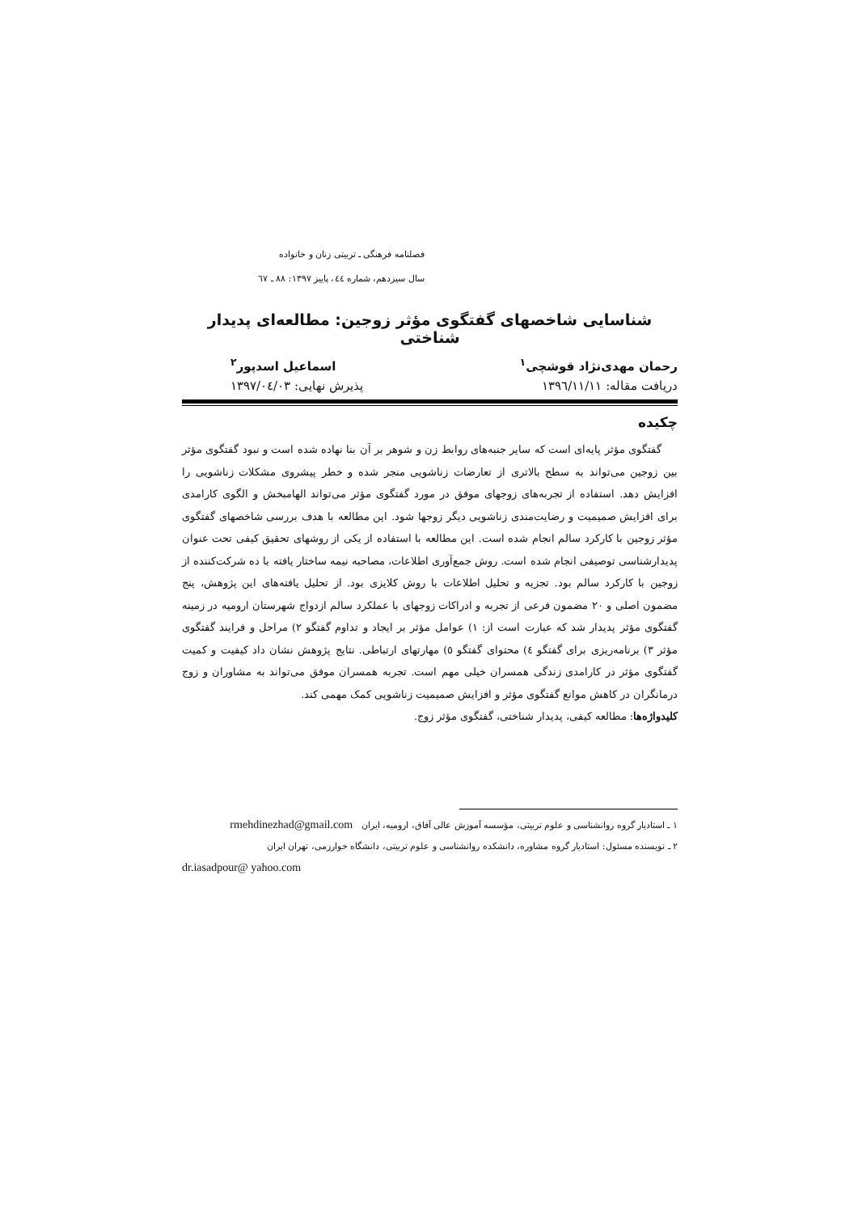فصلنامه فرهنگی ـ تربیتی زنان و خانواده
سال سیزدهم، شماره ٤٤، پاییز ١٣٩٧: ٨٨ ـ ٦٧
شناسایی شاخصهای گفتگوی مؤثر زوجین: مطالعه‌ای پدیدار شناختی
رحمان مهدی‌نژاد قوشچی<sup>١</sup> اسماعیل اسدپور<sup>٢</sup>
دریافت مقاله: ١٣٩٦/١١/١١ پذیرش نهایی: ١٣٩٧/٠٤/٠٣
چکیده
گفتگوی مؤثر پایه‌ای است که سایر جنبه‌های روابط زن و شوهر بر آن بنا نهاده شده است و نبود گفتگوی مؤثر بین زوجین می‌تواند به سطح بالاتری از تعارضات زناشویی منجر شده و خطر پیشروی مشکلات زناشویی را افزایش دهد. استفاده از تجربه‌های زوجهای موفق در مورد گفتگوی مؤثر می‌تواند الهامبخش و الگوی کارامدی برای افزایش صمیمیت و رضایت‌مندی زناشویی دیگر زوجها شود. این مطالعه با هدف بررسی شاخصهای گفتگوی مؤثر زوجین با کارکرد سالم انجام شده است. این مطالعه با استفاده از یکی از روشهای تحقیق کیفی تحت عنوان پدیدارشناسی توصیفی انجام شده است. روش جمع‌آوری اطلاعات، مصاحبه نیمه ساختار یافته با ده شرکت‌کننده از زوجین با کارکرد سالم بود. تجزیه و تحلیل اطلاعات با روش کلایزی بود. از تحلیل یافته‌های این پژوهش، پنج مضمون اصلی و ٢٠ مضمون فرعی از تجربه و ادراکات زوجهای با عملکرد سالم ازدواج شهرستان ارومیه در زمینه گفتگوی مؤثر پدیدار شد که عبارت است از: ١) عوامل مؤثر بر ایجاد و تداوم گفتگو ٢) مراحل و فرایند گفتگوی مؤثر ٣) برنامه‌ریزی برای گفتگو ٤) محتوای گفتگو ٥) مهارتهای ارتباطی. نتایج پژوهش نشان داد کیفیت و کمیت گفتگوی مؤثر در کارامدی زندگی همسران خیلی مهم است. تجربه همسران موفق می‌تواند به مشاوران و زوج درمانگران در کاهش موانع گفتگوی مؤثر و افزایش صمیمیت زناشویی کمک مهمی کند.
کلیدواژه‌ها: مطالعه کیفی، پدیدار شناختی، گفتگوی مؤثر زوج.
١ ـ استادیار گروه روانشناسی و علوم تربیتی، مؤسسه آموزش عالی آفاق، ارومیه، ایران rmehdinezhad@gmail.com
٢ ـ نویسنده مسئول: استادیار گروه مشاوره، دانشکده روانشناسی و علوم تربیتی، دانشگاه خوارزمی، تهران ایران
dr.iasadpour@ yahoo.com